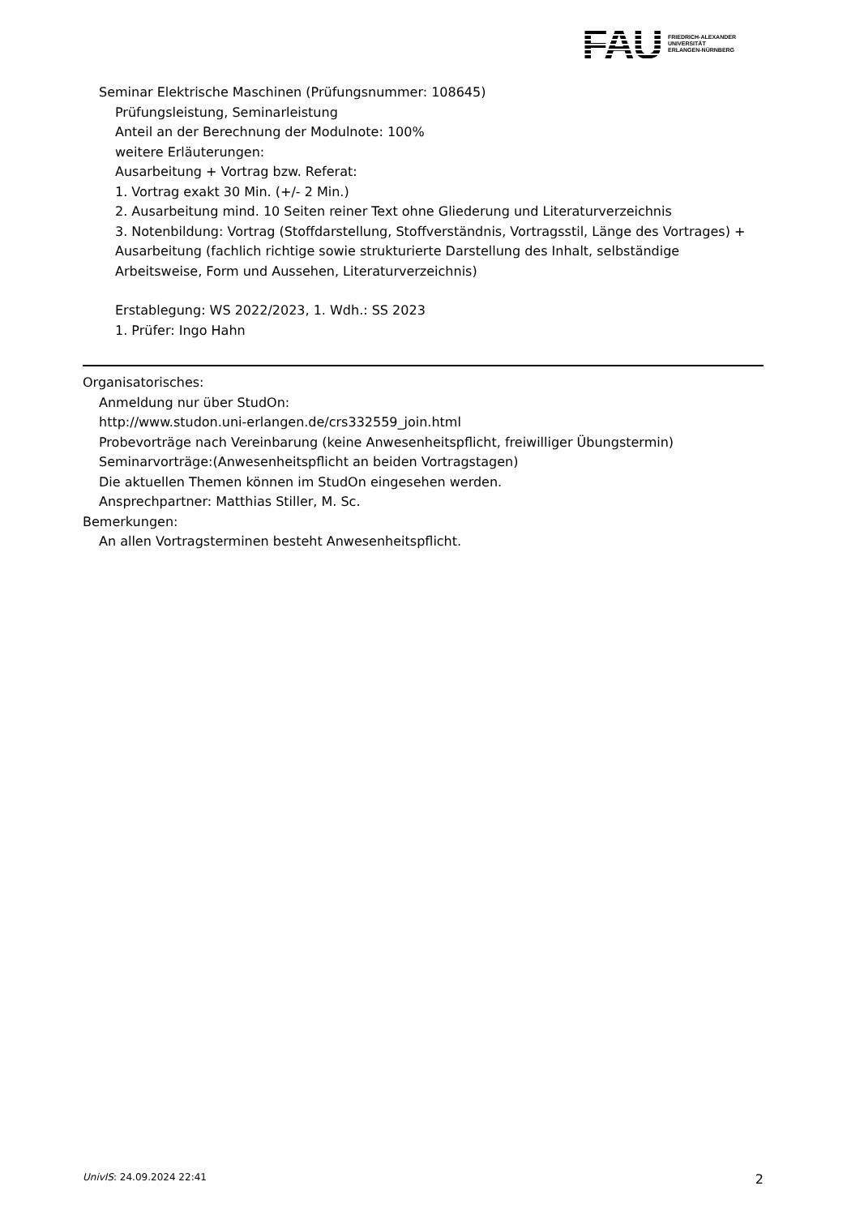FAU
FRIEDRICH-ALEXANDER
UNIVERSITÄT
ERLANGEN-NÜRNBERG
Seminar Elektrische Maschinen (Prüfungsnummer: 108645)
Prüfungsleistung, Seminarleistung
Anteil an der Berechnung der Modulnote: 100%
weitere Erläuterungen:
Ausarbeitung + Vortrag bzw. Referat:
1. Vortrag exakt 30 Min. (+/- 2 Min.)
2. Ausarbeitung mind. 10 Seiten reiner Text ohne Gliederung und Literaturverzeichnis
3. Notenbildung: Vortrag (Stoffdarstellung, Stoffverständnis, Vortragsstil, Länge des Vortrages) + Ausarbeitung (fachlich richtige sowie strukturierte Darstellung des Inhalt, selbständige Arbeitsweise, Form und Aussehen, Literaturverzeichnis)
Erstablegung: WS 2022/2023, 1. Wdh.: SS 2023
1. Prüfer: Ingo Hahn
Organisatorisches:
Anmeldung nur über StudOn:
http://www.studon.uni-erlangen.de/crs332559_join.html
Probevorträge nach Vereinbarung (keine Anwesenheitspflicht, freiwilliger Übungstermin)
Seminarvorträge:(Anwesenheitspflicht an beiden Vortragstagen)
Die aktuellen Themen können im StudOn eingesehen werden.
Ansprechpartner: Matthias Stiller, M. Sc.
Bemerkungen:
An allen Vortragsterminen besteht Anwesenheitspflicht.
UnivIS: 24.09.2024 22:41 2